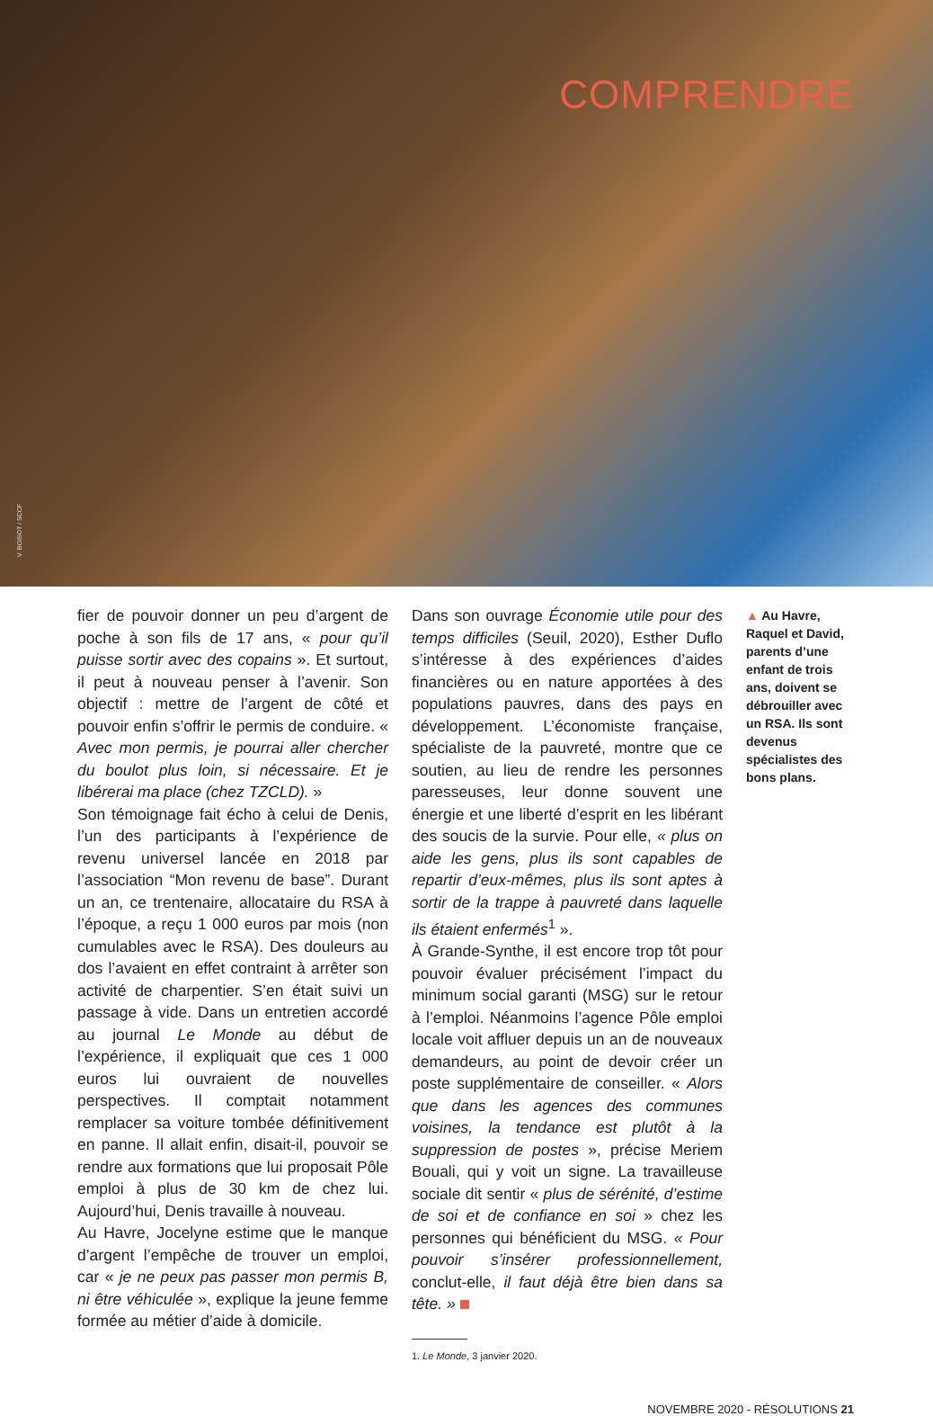COMPRENDRE
V. BOISOT / SCCF
fier de pouvoir donner un peu d’argent de poche à son fils de 17 ans, « pour qu’il puisse sortir avec des copains ». Et surtout, il peut à nouveau penser à l’avenir. Son objectif : mettre de l’argent de côté et pouvoir enfin s’offrir le permis de conduire. « Avec mon permis, je pourrai aller chercher du boulot plus loin, si nécessaire. Et je libérerai ma place (chez TZCLD). »
Son témoignage fait écho à celui de Denis, l’un des participants à l’expérience de revenu universel lancée en 2018 par l’association “Mon revenu de base”. Durant un an, ce trentenaire, allocataire du RSA à l’époque, a reçu 1 000 euros par mois (non cumulables avec le RSA). Des douleurs au dos l’avaient en effet contraint à arrêter son activité de charpentier. S’en était suivi un passage à vide. Dans un entretien accordé au journal Le Monde au début de l’expérience, il expliquait que ces 1 000 euros lui ouvraient de nouvelles perspectives. Il comptait notamment remplacer sa voiture tombée définitivement en panne. Il allait enfin, disait-il, pouvoir se rendre aux formations que lui proposait Pôle emploi à plus de 30 km de chez lui. Aujourd’hui, Denis travaille à nouveau.
Au Havre, Jocelyne estime que le manque d’argent l’empêche de trouver un emploi, car « je ne peux pas passer mon permis B, ni être véhiculée », explique la jeune femme formée au métier d’aide à domicile.
Dans son ouvrage Économie utile pour des temps difficiles (Seuil, 2020), Esther Duflo s’intéresse à des expériences d’aides financières ou en nature apportées à des populations pauvres, dans des pays en développement. L’économiste française, spécialiste de la pauvreté, montre que ce soutien, au lieu de rendre les personnes paresseuses, leur donne souvent une énergie et une liberté d’esprit en les libérant des soucis de la survie. Pour elle, « plus on aide les gens, plus ils sont capables de repartir d’eux-mêmes, plus ils sont aptes à sortir de la trappe à pauvreté dans laquelle ils étaient enfermés<sup>1</sup> ».
À Grande-Synthe, il est encore trop tôt pour pouvoir évaluer précisément l’impact du minimum social garanti (MSG) sur le retour à l’emploi. Néanmoins l’agence Pôle emploi locale voit affluer depuis un an de nouveaux demandeurs, au point de devoir créer un poste supplémentaire de conseiller. « Alors que dans les agences des communes voisines, la tendance est plutôt à la suppression de postes », précise Meriem Bouali, qui y voit un signe. La travailleuse sociale dit sentir « plus de sérénité, d’estime de soi et de confiance en soi » chez les personnes qui bénéficient du MSG. « Pour pouvoir s’insérer professionnellement, conclut-elle, il faut déjà être bien dans sa tête. »
1. Le Monde, 3 janvier 2020.
▲ Au Havre, Raquel et David, parents d’une enfant de trois ans, doivent se débrouiller avec un RSA. Ils sont devenus spécialistes des bons plans.
NOVEMBRE 2020 - RÉSOLUTIONS 21